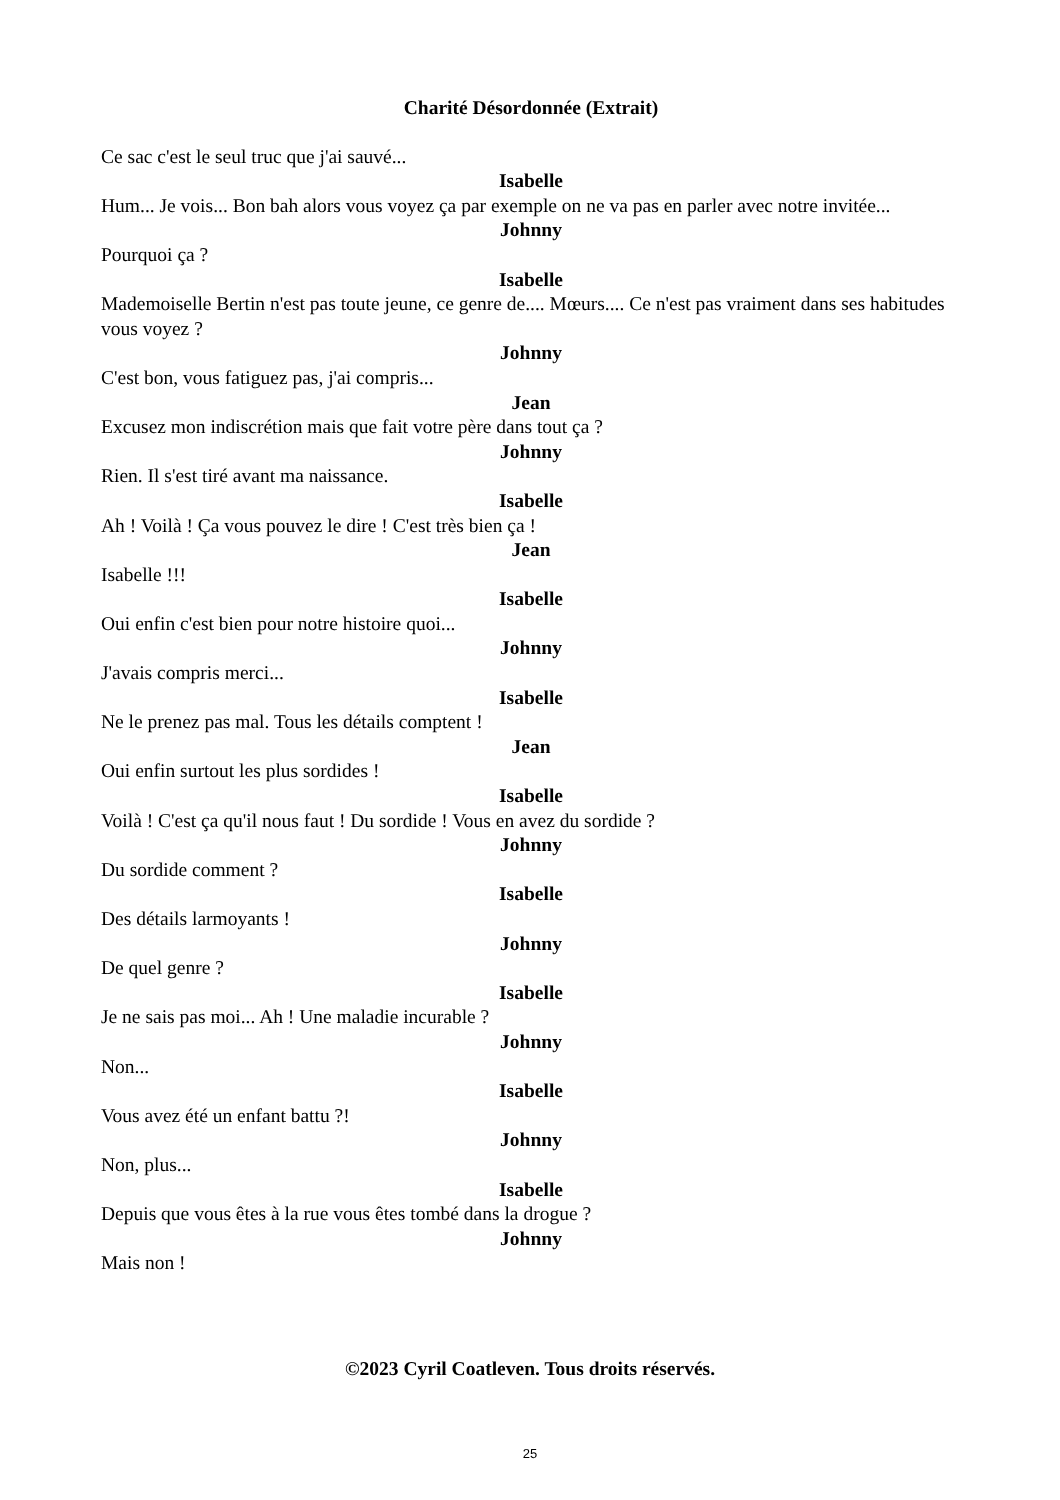Charité Désordonnée (Extrait)
Ce sac c'est le seul truc que j'ai sauvé...
Isabelle
Hum... Je vois... Bon bah alors vous voyez ça par exemple on ne va pas en parler avec notre invitée...
Johnny
Pourquoi ça ?
Isabelle
Mademoiselle Bertin n'est pas toute jeune, ce genre de.... Mœurs.... Ce n'est pas vraiment dans ses habitudes vous voyez ?
Johnny
C'est bon, vous fatiguez pas, j'ai compris...
Jean
Excusez mon indiscrétion mais que fait votre père dans tout ça ?
Johnny
Rien. Il s'est tiré avant ma naissance.
Isabelle
Ah ! Voilà ! Ça vous pouvez le dire ! C'est très bien ça !
Jean
Isabelle !!!
Isabelle
Oui enfin c'est bien pour notre histoire quoi...
Johnny
J'avais compris merci...
Isabelle
Ne le prenez pas mal. Tous les détails comptent !
Jean
Oui enfin surtout les plus sordides !
Isabelle
Voilà ! C'est ça qu'il nous faut ! Du sordide ! Vous en avez du sordide ?
Johnny
Du sordide comment ?
Isabelle
Des détails larmoyants !
Johnny
De quel genre ?
Isabelle
Je ne sais pas moi... Ah ! Une maladie incurable ?
Johnny
Non...
Isabelle
Vous avez été un enfant battu ?!
Johnny
Non, plus...
Isabelle
Depuis que vous êtes à la rue vous êtes tombé dans la drogue ?
Johnny
Mais non !
©2023 Cyril Coatleven. Tous droits réservés.
25